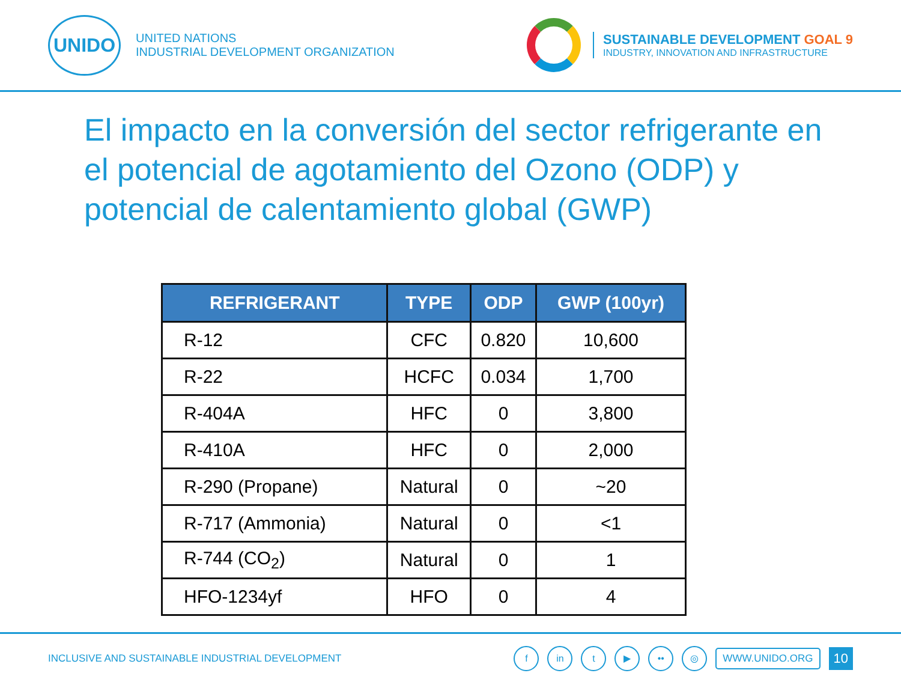UNIDO
UNITED NATIONS
INDUSTRIAL DEVELOPMENT ORGANIZATION
SUSTAINABLE DEVELOPMENT GOAL 9
INDUSTRY, INNOVATION AND INFRASTRUCTURE
El impacto en la conversión del sector refrigerante en el potencial de agotamiento del Ozono (ODP) y potencial de calentamiento global (GWP)
| REFRIGERANT | TYPE | ODP | GWP (100yr) |
| --- | --- | --- | --- |
| R-12 | CFC | 0.820 | 10,600 |
| R-22 | HCFC | 0.034 | 1,700 |
| R-404A | HFC | 0 | 3,800 |
| R-410A | HFC | 0 | 2,000 |
| R-290 (Propane) | Natural | 0 | ~20 |
| R-717 (Ammonia) | Natural | 0 | <1 |
| R-744 (CO<sub>2</sub>) | Natural | 0 | 1 |
| HFO-1234yf | HFO | 0 | 4 |
INCLUSIVE AND SUSTAINABLE INDUSTRIAL DEVELOPMENT
f in t ▶ •• ◎
WWW.UNIDO.ORG
10